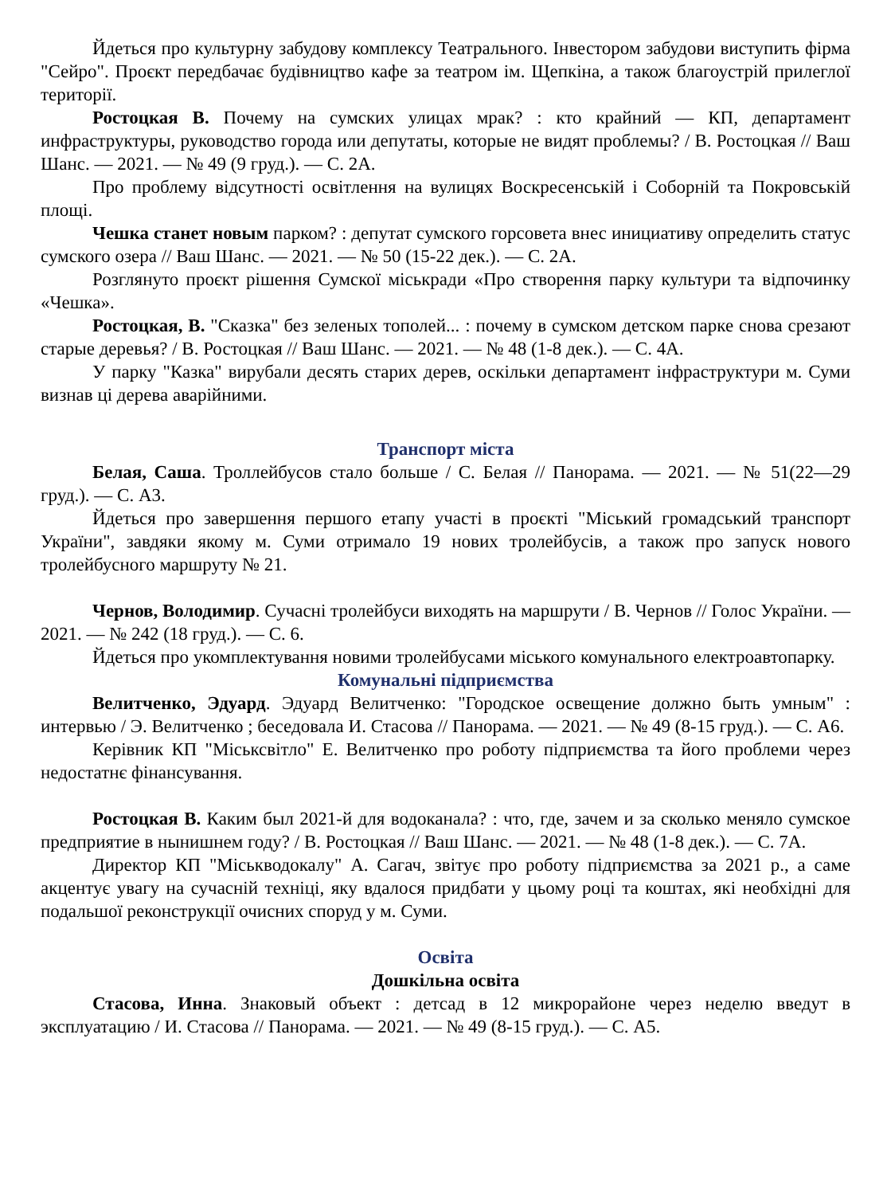Йдеться про культурну забудову комплексу Театрального. Інвестором забудови виступить фірма "Сейро". Проєкт передбачає будівництво кафе за театром ім. Щепкіна, а також благоустрій прилеглої території.
Ростоцкая В. Почему на сумских улицах мрак? : кто крайний — КП, департамент инфраструктуры, руководство города или депутаты, которые не видят проблемы? / В. Ростоцкая // Ваш Шанс. — 2021. — № 49 (9 груд.). — С. 2А.
Про проблему відсутності освітлення на вулицях Воскресенській і Соборній та Покровській площі.
Чешка станет новым парком? : депутат сумского горсовета внес инициативу определить статус сумского озера // Ваш Шанс. — 2021. — № 50 (15-22 дек.). — С. 2А.
Розглянуто проєкт рішення Сумскої міськради «Про створення парку культури та відпочинку «Чешка».
Ростоцкая, В. "Сказка" без зеленых тополей... : почему в сумском детском парке снова срезают старые деревья? / В. Ростоцкая // Ваш Шанс. — 2021. — № 48 (1-8 дек.). — С. 4А.
У парку "Казка" вирубали десять старих дерев, оскільки департамент інфраструктури м. Суми визнав ці дерева аварійними.
Транспорт міста
Белая, Саша. Троллейбусов стало больше / С. Белая // Панорама. — 2021. — № 51(22—29 груд.). — С. А3.
Йдеться про завершення першого етапу участі в проєкті "Міський громадський транспорт України", завдяки якому м. Суми отримало 19 нових тролейбусів, а також про запуск нового тролейбусного маршруту № 21.
Чернов, Володимир. Сучасні тролейбуси виходять на маршрути / В. Чернов // Голос України. — 2021. — № 242 (18 груд.). — С. 6.
Йдеться про укомплектування новими тролейбусами міського комунального електроавтопарку.
Комунальні підприємства
Велитченко, Эдуард. Эдуард Велитченко: "Городское освещение должно быть умным" : интервью / Э. Велитченко ; беседовала И. Стасова // Панорама. — 2021. — № 49 (8-15 груд.). — С. А6.
Керівник КП "Міськсвітло" Е. Велитченко про роботу підприємства та його проблеми через недостатнє фінансування.
Ростоцкая В. Каким был 2021-й для водоканала? : что, где, зачем и за сколько меняло сумское предприятие в нынишнем году? / В. Ростоцкая // Ваш Шанс. — 2021. — № 48 (1-8 дек.). — С. 7А.
Директор КП "Міськводокалу" А. Сагач, звітує про роботу підприємства за 2021 р., а саме акцентує увагу на сучасній техніці, яку вдалося придбати у цьому році та коштах, які необхідні для подальшої реконструкції очисних споруд у м. Суми.
Освіта
Дошкільна освіта
Стасова, Инна. Знаковый объект : детсад в 12 микрорайоне через неделю введут в эксплуатацию / И. Стасова // Панорама. — 2021. — № 49 (8-15 груд.). — С. А5.